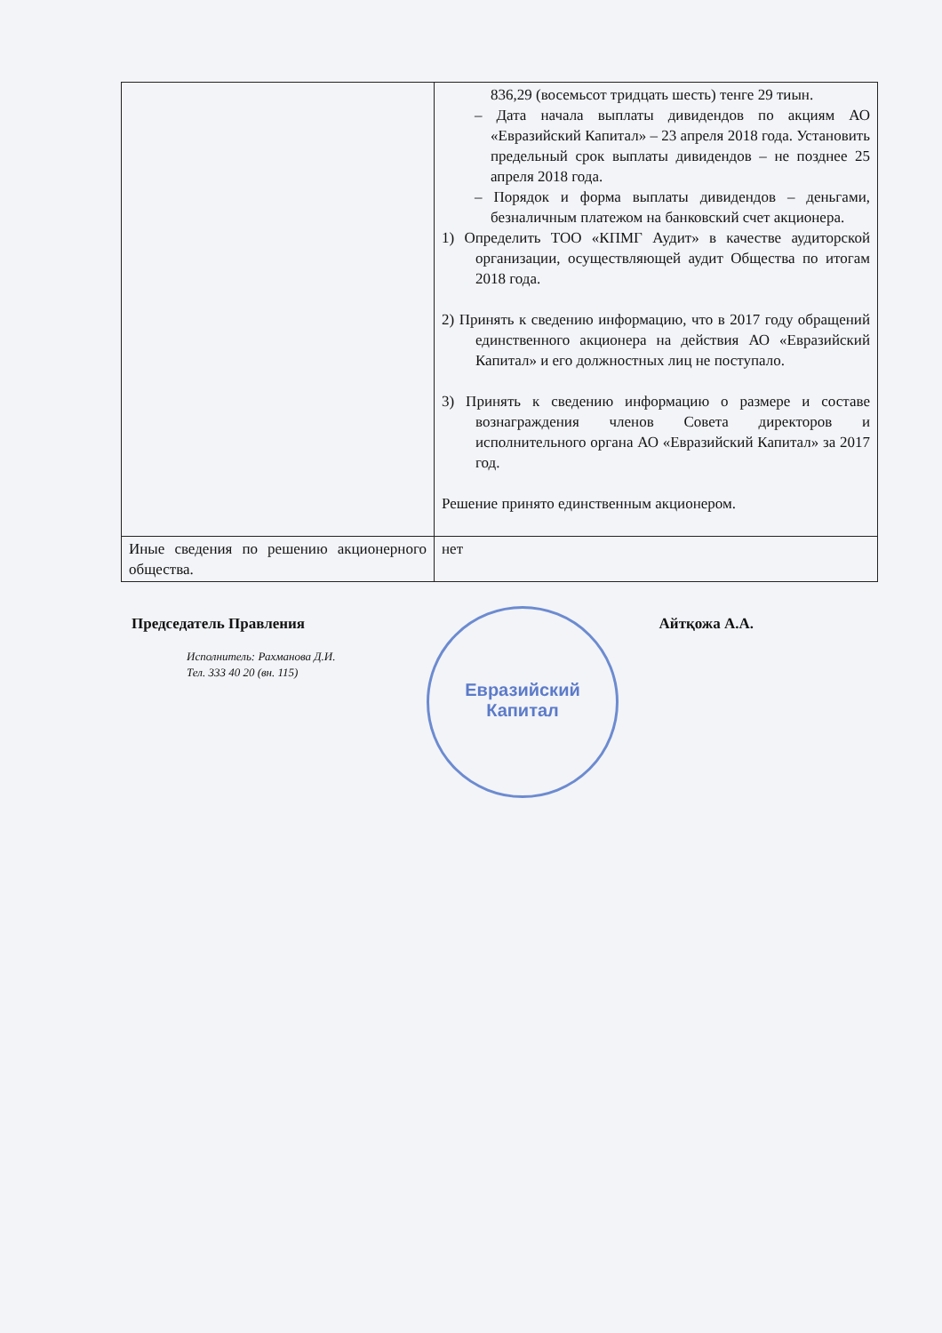| | 836,29 (восемьсот тридцать шесть) тенге 29 тиын. – Дата начала выплаты дивидендов по акциям АО «Евразийский Капитал» – 23 апреля 2018 года. Установить предельный срок выплаты дивидендов – не позднее 25 апреля 2018 года. – Порядок и форма выплаты дивидендов – деньгами, безналичным платежом на банковский счет акционера. 1) Определить ТОО «КПМГ Аудит» в качестве аудиторской организации, осуществляющей аудит Общества по итогам 2018 года. 2) Принять к сведению информацию, что в 2017 году обращений единственного акционера на действия АО «Евразийский Капитал» и его должностных лиц не поступало. 3) Принять к сведению информацию о размере и составе вознаграждения членов Совета директоров и исполнительного органа АО «Евразийский Капитал» за 2017 год. Решение принято единственным акционером. |
| Иные сведения по решению акционерного общества. | нет |
Председатель Правления Айтқожа А.А.
Исполнитель: Рахманова Д.И.
Тел. 333 40 20 (вн. 115)
Евразийский
Капитал